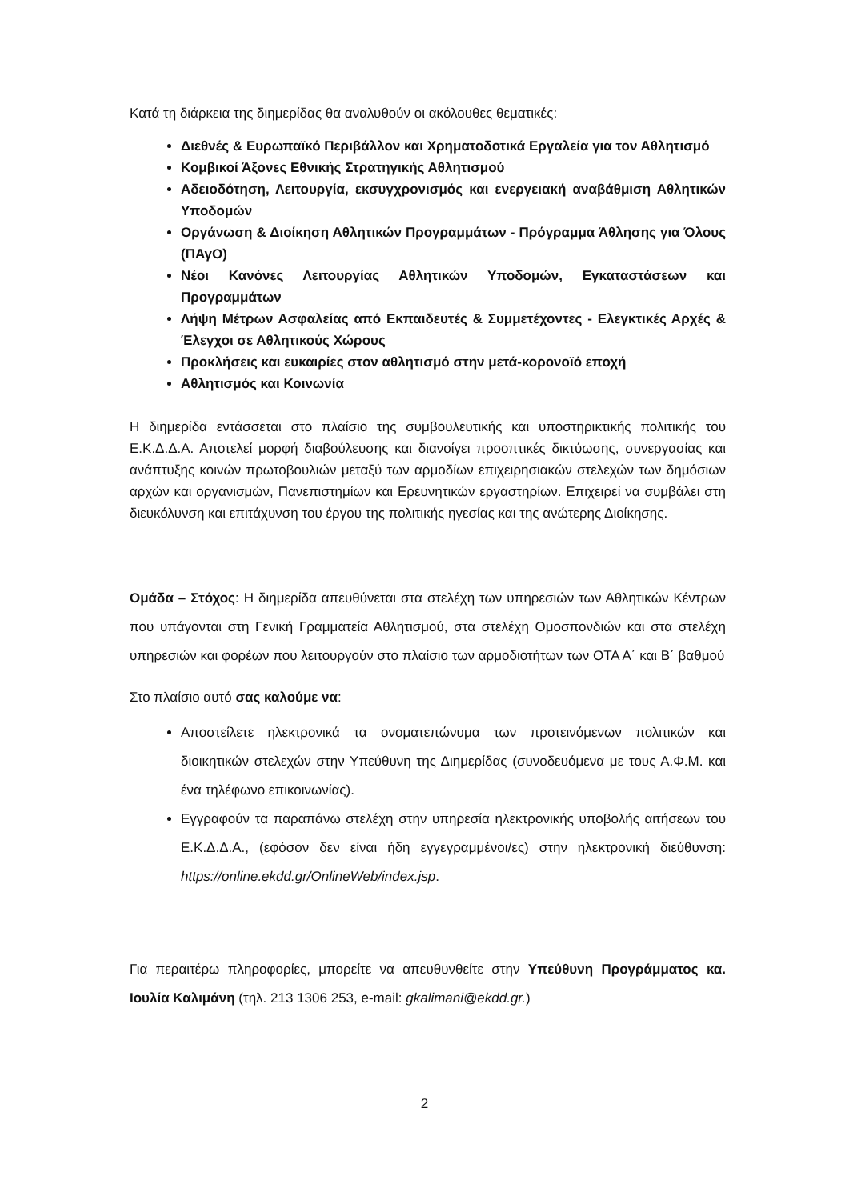Κατά τη διάρκεια της διημερίδας θα αναλυθούν οι ακόλουθες θεματικές:
Διεθνές & Ευρωπαϊκό Περιβάλλον και Χρηματοδοτικά Εργαλεία για τον Αθλητισμό
Κομβικοί Άξονες Εθνικής Στρατηγικής Αθλητισμού
Αδειοδότηση, Λειτουργία, εκσυγχρονισμός και ενεργειακή αναβάθμιση Αθλητικών Υποδομών
Οργάνωση & Διοίκηση Αθλητικών Προγραμμάτων - Πρόγραμμα Άθλησης για Όλους (ΠΑγΟ)
Νέοι Κανόνες Λειτουργίας Αθλητικών Υποδομών, Εγκαταστάσεων και Προγραμμάτων
Λήψη Μέτρων Ασφαλείας από Εκπαιδευτές & Συμμετέχοντες - Ελεγκτικές Αρχές & Έλεγχοι σε Αθλητικούς Χώρους
Προκλήσεις και ευκαιρίες στον αθλητισμό στην μετά-κορονοϊό εποχή
Αθλητισμός και Κοινωνία
Η διημερίδα εντάσσεται στο πλαίσιο της συμβουλευτικής και υποστηρικτικής πολιτικής του Ε.Κ.Δ.Δ.Α. Αποτελεί μορφή διαβούλευσης και διανοίγει προοπτικές δικτύωσης, συνεργασίας και ανάπτυξης κοινών πρωτοβουλιών μεταξύ των αρμοδίων επιχειρησιακών στελεχών των δημόσιων αρχών και οργανισμών, Πανεπιστημίων και Ερευνητικών εργαστηρίων. Επιχειρεί να συμβάλει στη διευκόλυνση και επιτάχυνση του έργου της πολιτικής ηγεσίας και της ανώτερης Διοίκησης.
Ομάδα – Στόχος: Η διημερίδα απευθύνεται στα στελέχη των υπηρεσιών των Αθλητικών Κέντρων που υπάγονται στη Γενική Γραμματεία Αθλητισμού, στα στελέχη Ομοσπονδιών και στα στελέχη υπηρεσιών και φορέων που λειτουργούν στο πλαίσιο των αρμοδιοτήτων των ΟΤΑ Α΄ και Β΄ βαθμού
Στο πλαίσιο αυτό σας καλούμε να:
Αποστείλετε ηλεκτρονικά τα ονοματεπώνυμα των προτεινόμενων πολιτικών και διοικητικών στελεχών στην Υπεύθυνη της Διημερίδας (συνοδευόμενα με τους Α.Φ.Μ. και ένα τηλέφωνο επικοινωνίας).
Εγγραφούν τα παραπάνω στελέχη στην υπηρεσία ηλεκτρονικής υποβολής αιτήσεων του Ε.Κ.Δ.Δ.Α., (εφόσον δεν είναι ήδη εγγεγραμμένοι/ες) στην ηλεκτρονική διεύθυνση: https://online.ekdd.gr/OnlineWeb/index.jsp.
Για περαιτέρω πληροφορίες, μπορείτε να απευθυνθείτε στην Υπεύθυνη Προγράμματος κα. Ιουλία Καλιμάνη (τηλ. 213 1306 253, e-mail: gkalimani@ekdd.gr.)
2